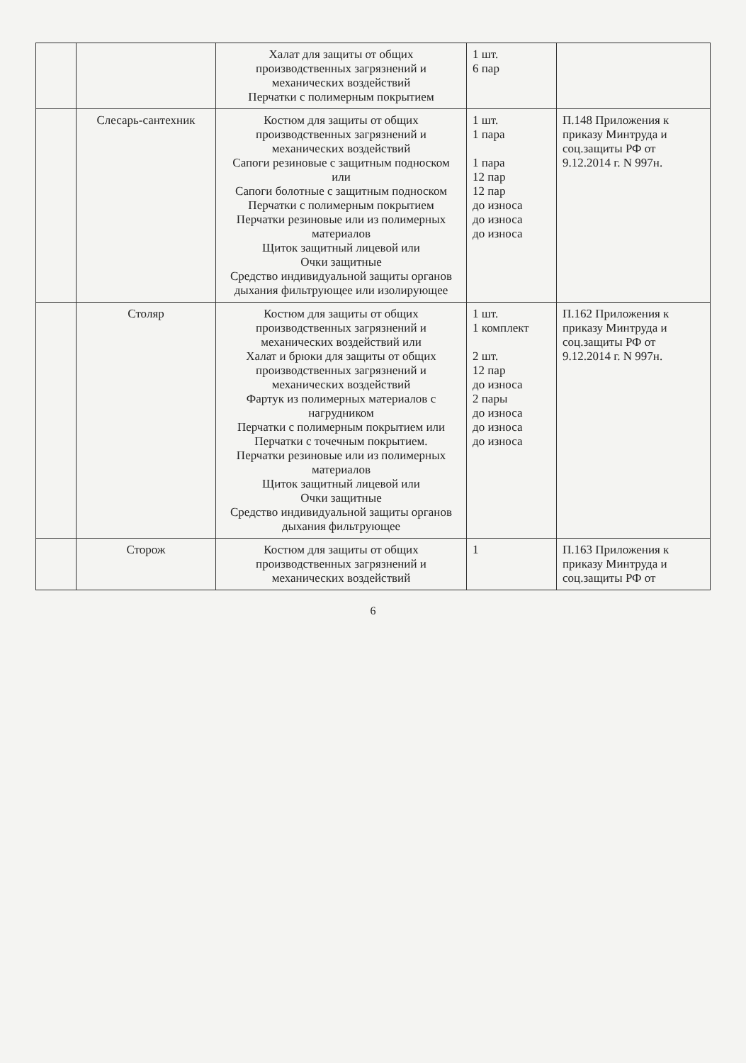| | | Халат для защиты от общих производственных загрязнений и механических воздействий Перчатки с полимерным покрытием | 1 шт. 6 пар | |
| | Слесарь-сантехник | Костюм для защиты от общих производственных загрязнений и механических воздействий Сапоги резиновые с защитным подноском или Сапоги болотные с защитным подноском Перчатки с полимерным покрытием Перчатки резиновые или из полимерных материалов Щиток защитный лицевой или Очки защитные Средство индивидуальной защиты органов дыхания фильтрующее или изолирующее | 1 шт. 1 пара 1 пара 12 пар 12 пар до износа до износа до износа | П.148 Приложения к приказу Минтруда и соц.защиты РФ от 9.12.2014 г. N 997н. |
| | Столяр | Костюм для защиты от общих производственных загрязнений и механических воздействий или Халат и брюки для защиты от общих производственных загрязнений и механических воздействий Фартук из полимерных материалов с нагрудником Перчатки с полимерным покрытием или Перчатки с точечным покрытием. Перчатки резиновые или из полимерных материалов Щиток защитный лицевой или Очки защитные Средство индивидуальной защиты органов дыхания фильтрующее | 1 шт. 1 комплект 2 шт. 12 пар до износа 2 пары до износа до износа до износа | П.162 Приложения к приказу Минтруда и соц.защиты РФ от 9.12.2014 г. N 997н. |
| | Сторож | Костюм для защиты от общих производственных загрязнений и механических воздействий | 1 | П.163 Приложения к приказу Минтруда и соц.защиты РФ от |
6